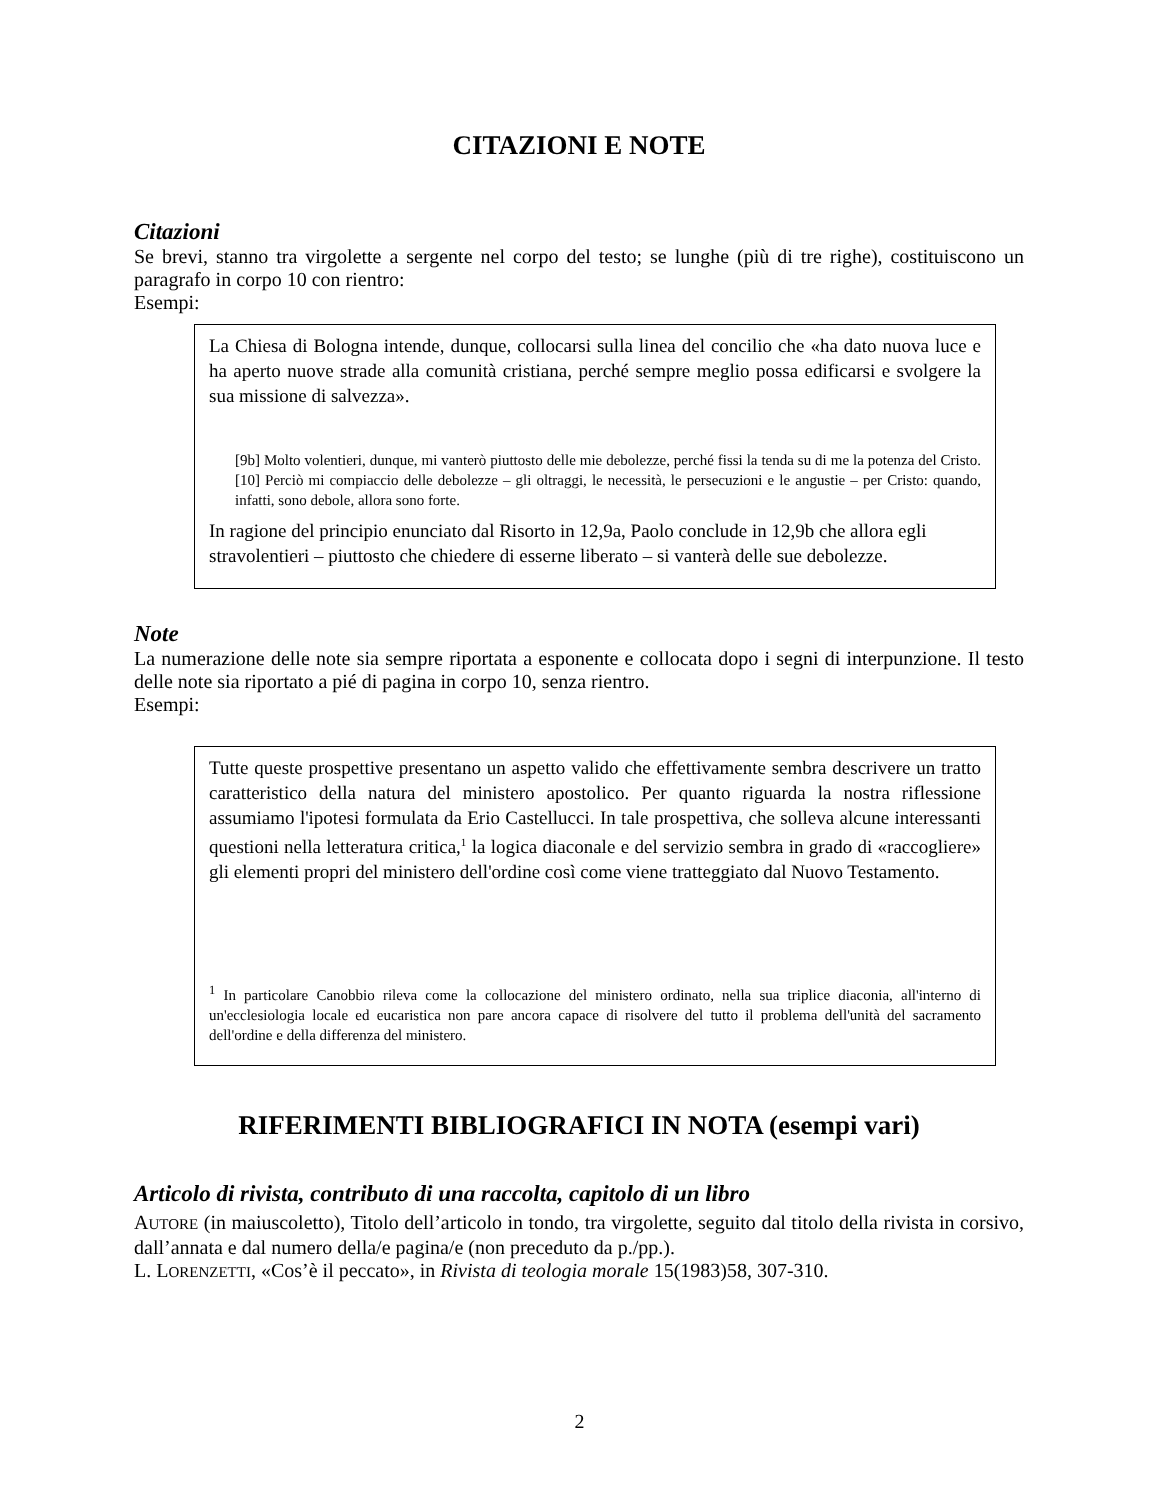CITAZIONI E NOTE
Citazioni
Se brevi, stanno tra virgolette a sergente nel corpo del testo; se lunghe (più di tre righe), costituiscono un paragrafo in corpo 10 con rientro:
Esempi:
La Chiesa di Bologna intende, dunque, collocarsi sulla linea del concilio che «ha dato nuova luce e ha aperto nuove strade alla comunità cristiana, perché sempre meglio possa edificarsi e svolgere la sua missione di salvezza».
[9b] Molto volentieri, dunque, mi vanterò piuttosto delle mie debolezze, perché fissi la tenda su di me la potenza del Cristo. [10] Perciò mi compiaccio delle debolezze – gli oltraggi, le necessità, le persecuzioni e le angustie – per Cristo: quando, infatti, sono debole, allora sono forte.
In ragione del principio enunciato dal Risorto in 12,9a, Paolo conclude in 12,9b che allora egli stravolentieri – piuttosto che chiedere di esserne liberato – si vanterà delle sue debolezze.
Note
La numerazione delle note sia sempre riportata a esponente e collocata dopo i segni di interpunzione. Il testo delle note sia riportato a pié di pagina in corpo 10, senza rientro.
Esempi:
Tutte queste prospettive presentano un aspetto valido che effettivamente sembra descrivere un tratto caratteristico della natura del ministero apostolico. Per quanto riguarda la nostra riflessione assumiamo l'ipotesi formulata da Erio Castellucci. In tale prospettiva, che solleva alcune interessanti questioni nella letteratura critica,<sup>1</sup> la logica diaconale e del servizio sembra in grado di «raccogliere» gli elementi propri del ministero dell'ordine così come viene tratteggiato dal Nuovo Testamento.
<sup>1</sup> In particolare Canobbio rileva come la collocazione del ministero ordinato, nella sua triplice diaconia, all'interno di un'ecclesiologia locale ed eucaristica non pare ancora capace di risolvere del tutto il problema dell'unità del sacramento dell'ordine e della differenza del ministero.
RIFERIMENTI BIBLIOGRAFICI IN NOTA (esempi vari)
Articolo di rivista, contributo di una raccolta, capitolo di un libro
AUTORE (in maiuscoletto), Titolo dell’articolo in tondo, tra virgolette, seguito dal titolo della rivista in corsivo, dall’annata e dal numero della/e pagina/e (non preceduto da p./pp.).
L. LORENZETTI, «Cos’è il peccato», in Rivista di teologia morale 15(1983)58, 307-310.
2